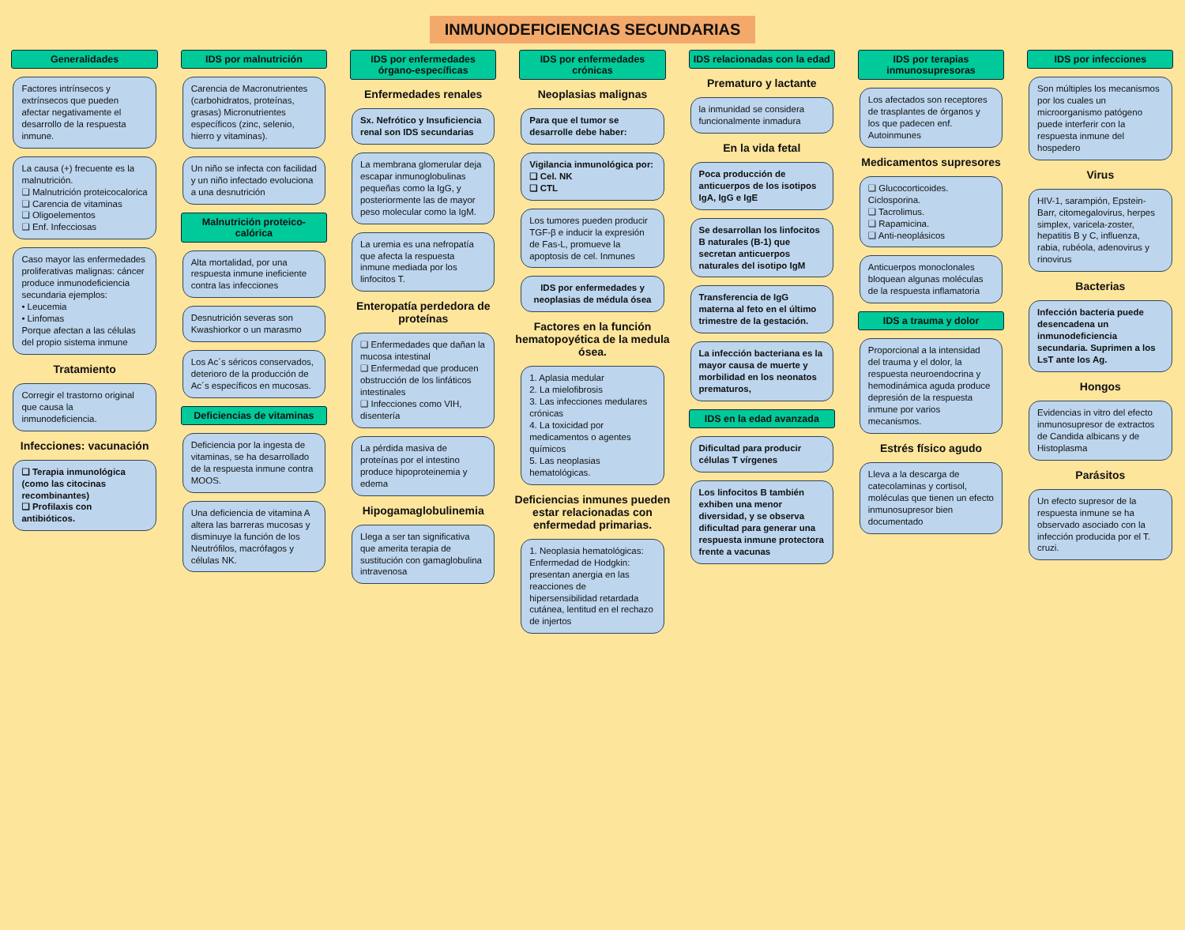INMUNODEFICIENCIAS SECUNDARIAS
Generalidades
Factores intrínsecos y extrínsecos que pueden afectar negativamente el desarrollo de la respuesta inmune.
La causa (+) frecuente es la malnutrición.
❑ Malnutrición proteicocalorica
❑ Carencia de vitaminas
❑ Oligoelementos
❑ Enf. Infecciosas
Caso mayor las enfermedades proliferativas malignas: cáncer produce inmunodeficiencia secundaria ejemplos:
• Leucemia
• Linfomas
Porque afectan a las células del propio sistema inmune
Tratamiento
Corregir el trastorno original que causa la inmunodeficiencia.
Infecciones: vacunación
❑ Terapia inmunológica (como las citocinas recombinantes)
❑ Profilaxis con antibióticos.
IDS por malnutrición
Carencia de Macronutrientes (carbohidratos, proteínas, grasas) Micronutrientes específicos (zinc, selenio, hierro y vitaminas).
Un niño se infecta con facilidad y un niño infectado evoluciona a una desnutrición
Malnutrición proteico-calórica
Alta mortalidad, por una respuesta inmune ineficiente contra las infecciones
Desnutrición severas son Kwashiorkor o un marasmo
Los Ac´s séricos conservados, deterioro de la producción de Ac´s específicos en mucosas.
Deficiencias de vitaminas
Deficiencia por la ingesta de vitaminas, se ha desarrollado de la respuesta inmune contra MOOS.
Una deficiencia de vitamina A altera las barreras mucosas y disminuye la función de los Neutrófilos, macrófagos y células NK.
IDS por enfermedades órgano-específicas
Enfermedades renales
Sx. Nefrótico y Insuficiencia renal son IDS secundarias
La membrana glomerular deja escapar inmunoglobulinas pequeñas como la IgG, y posteriormente las de mayor peso molecular como la IgM.
La uremia es una nefropatía que afecta la respuesta inmune mediada por los linfocitos T.
Enteropatía perdedora de proteínas
❑ Enfermedades que dañan la mucosa intestinal
❑ Enfermedad que producen obstrucción de los linfáticos intestinales
❑ Infecciones como VIH, disentería
La pérdida masiva de proteínas por el intestino produce hipoproteinemia y edema
Hipogamaglobulinemia
Llega a ser tan significativa que amerita terapia de sustitución con gamaglobulina intravenosa
IDS por enfermedades crónicas
Neoplasias malignas
Para que el tumor se desarrolle debe haber:
Vigilancia inmunológica por:
❑ Cel. NK
❑ CTL
Los tumores pueden producir TGF-β e inducir la expresión de Fas-L, promueve la apoptosis de cel. Inmunes
IDS por enfermedades y neoplasias de médula ósea
Factores en la función hematopoyética de la medula ósea.
1. Aplasia medular
2. La mielofibrosis
3. Las infecciones medulares crónicas
4. La toxicidad por medicamentos o agentes químicos
5. Las neoplasias hematológicas.
Deficiencias inmunes pueden estar relacionadas con enfermedad primarias.
1. Neoplasia hematológicas: Enfermedad de Hodgkin: presentan anergia en las reacciones de hipersensibilidad retardada cutánea, lentitud en el rechazo de injertos
IDS relacionadas con la edad
Prematuro y lactante
la inmunidad se considera funcionalmente inmadura
En la vida fetal
Poca producción de anticuerpos de los isotipos IgA, IgG e IgE
Se desarrollan los linfocitos B naturales (B-1) que secretan anticuerpos naturales del isotipo IgM
Transferencia de IgG materna al feto en el último trimestre de la gestación.
La infección bacteriana es la mayor causa de muerte y morbilidad en los neonatos prematuros,
IDS en la edad avanzada
Dificultad para producir células T vírgenes
Los linfocitos B también exhiben una menor diversidad, y se observa dificultad para generar una respuesta inmune protectora frente a vacunas
IDS por terapias inmunosupresoras
Los afectados son receptores de trasplantes de órganos y los que padecen enf. Autoinmunes
Medicamentos supresores
❑ Glucocorticoides. Ciclosporina.
❑ Tacrolimus.
❑ Rapamicina.
❑ Anti-neoplásicos
Anticuerpos monoclonales bloquean algunas moléculas de la respuesta inflamatoria
IDS a trauma y dolor
Proporcional a la intensidad del trauma y el dolor, la respuesta neuroendocrina y hemodinámica aguda produce depresión de la respuesta inmune por varios mecanismos.
Estrés físico agudo
Lleva a la descarga de catecolaminas y cortisol, moléculas que tienen un efecto inmunosupresor bien documentado
IDS por infecciones
Son múltiples los mecanismos por los cuales un microorganismo patógeno puede interferir con la respuesta inmune del hospedero
Virus
HIV-1, sarampión, Epstein-Barr, citomegalovirus, herpes simplex, varicela-zoster, hepatitis B y C, influenza, rabia, rubéola, adenovirus y rinovirus
Bacterias
Infección bacteria puede desencadena un inmunodeficiencia secundaria. Suprimen a los LsT ante los Ag.
Hongos
Evidencias in vitro del efecto inmunosupresor de extractos de Candida albicans y de Histoplasma
Parásitos
Un efecto supresor de la respuesta inmune se ha observado asociado con la infección producida por el T. cruzi.